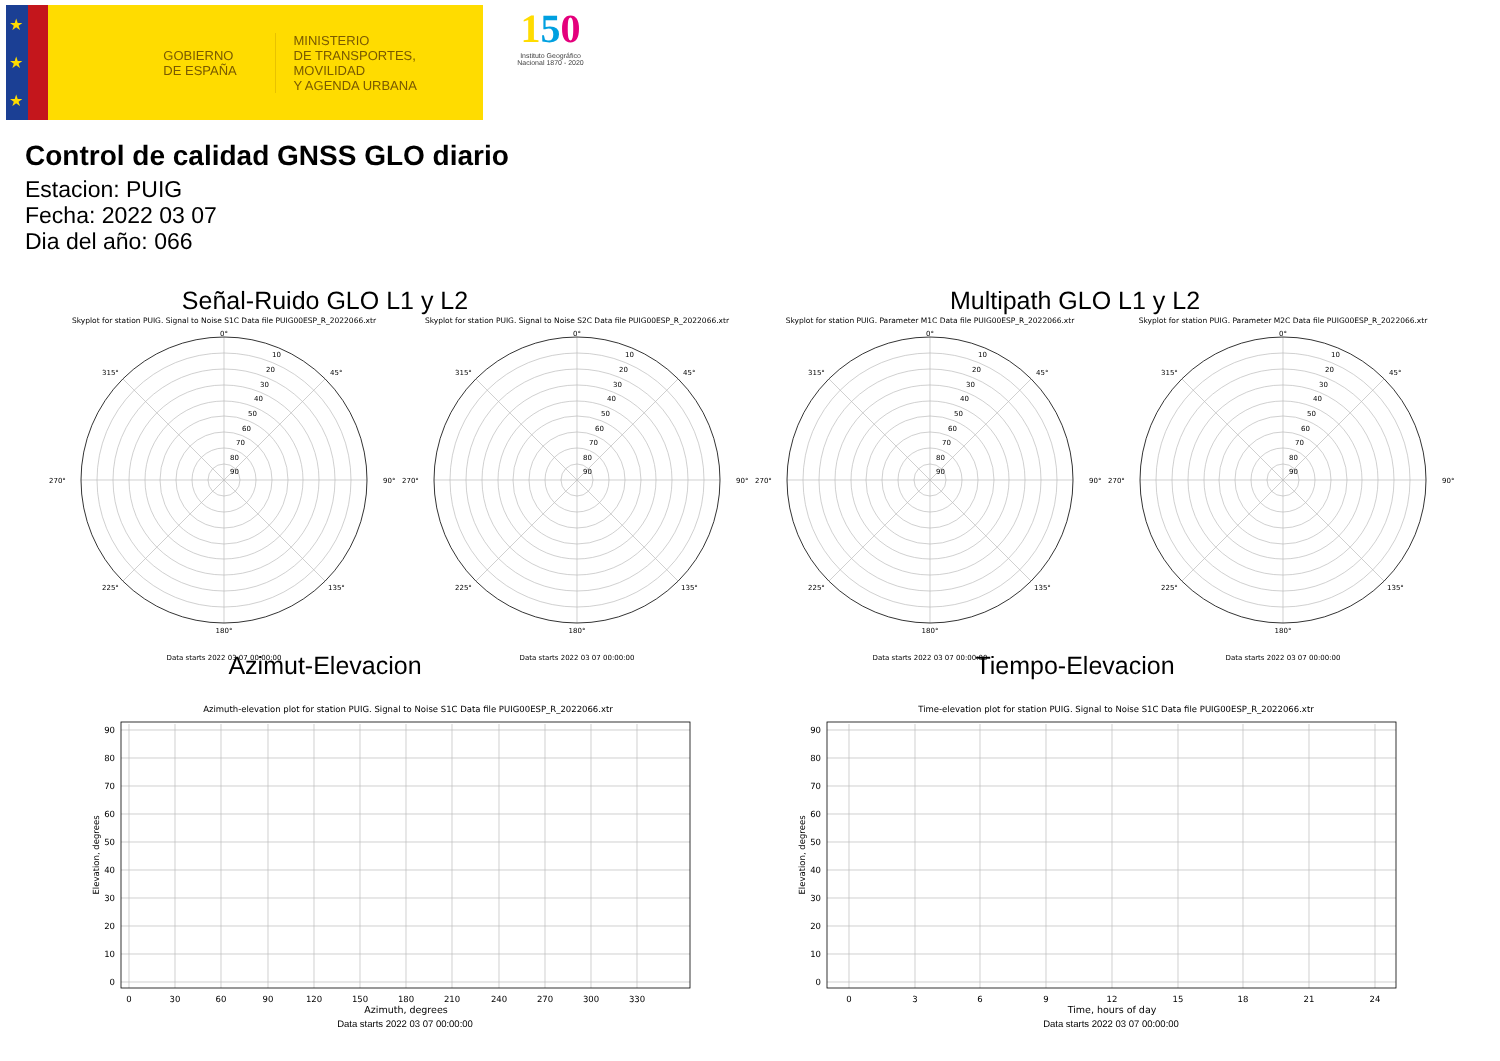★
★
★
GOBIERNO DE ESPAÑA
MINISTERIO
DE TRANSPORTES, MOVILIDAD
Y AGENDA URBANA
150
Instituto Geográfico
Nacional 1870 - 2020
Control de calidad GNSS GLO diario
Estacion: PUIG
Fecha: 2022 03 07
Dia del año: 066
Señal-Ruido GLO L1 y L2 Multipath GLO L1 y L2
Skyplot for station PUIG. Signal to Noise S1C Data file PUIG00ESP_R_2022066.xtr
0°
90°
180°
270°
45°
315°
135°
225°
Data starts 2022 03 07 00:00:00
90
80
70
60
50
40
30
20
10
Skyplot for station PUIG. Signal to Noise S2C Data file PUIG00ESP_R_2022066.xtr
0°
90°
180°
270°
45°
315°
135°
225°
Data starts 2022 03 07 00:00:00
90
80
70
60
50
40
30
20
10
Skyplot for station PUIG. Parameter M1C Data file PUIG00ESP_R_2022066.xtr
0°
90°
180°
270°
45°
315°
135°
225°
Data starts 2022 03 07 00:00:00
90
80
70
60
50
40
30
20
10
Skyplot for station PUIG. Parameter M2C Data file PUIG00ESP_R_2022066.xtr
0°
90°
180°
270°
45°
315°
135°
225°
Data starts 2022 03 07 00:00:00
90
80
70
60
50
40
30
20
10
Azimut-Elevacion
Azimuth-elevation plot for station PUIG. Signal to Noise S1C Data file PUIG00ESP_R_2022066.xtr
90
80
70
60
50
40
30
20
10
0
0
30
60
90
120
150
180
210
240
270
300
330
Azimuth, degrees
Elevation, degrees
Data starts 2022 03 07 00:00:00
Tiempo-Elevacion
Time-elevation plot for station PUIG. Signal to Noise S1C Data file PUIG00ESP_R_2022066.xtr
90
80
70
60
50
40
30
20
10
0
0
3
6
9
12
15
18
21
24
Time, hours of day
Elevation, degrees
Data starts 2022 03 07 00:00:00